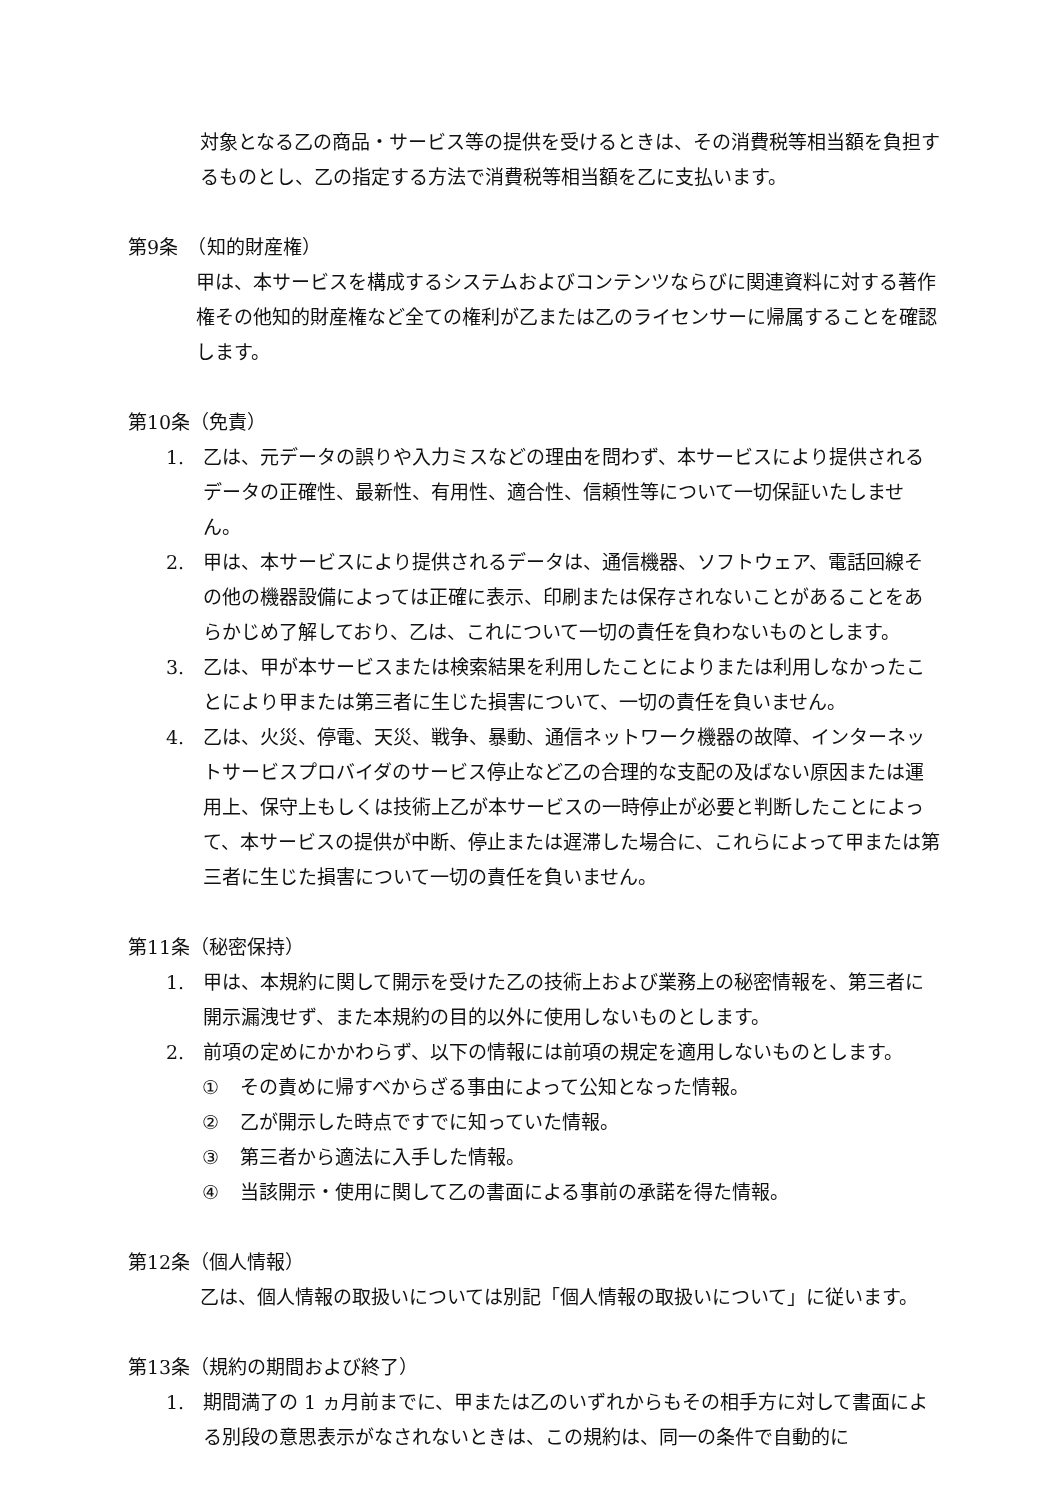対象となる乙の商品・サービス等の提供を受けるときは、その消費税等相当額を負担するものとし、乙の指定する方法で消費税等相当額を乙に支払います。
第9条　（知的財産権）
甲は、本サービスを構成するシステムおよびコンテンツならびに関連資料に対する著作権その他知的財産権など全ての権利が乙または乙のライセンサーに帰属することを確認します。
第10条（免責）
1. 乙は、元データの誤りや入力ミスなどの理由を問わず、本サービスにより提供されるデータの正確性、最新性、有用性、適合性、信頼性等について一切保証いたしません。
2. 甲は、本サービスにより提供されるデータは、通信機器、ソフトウェア、電話回線その他の機器設備によっては正確に表示、印刷または保存されないことがあることをあらかじめ了解しており、乙は、これについて一切の責任を負わないものとします。
3. 乙は、甲が本サービスまたは検索結果を利用したことによりまたは利用しなかったことにより甲または第三者に生じた損害について、一切の責任を負いません。
4. 乙は、火災、停電、天災、戦争、暴動、通信ネットワーク機器の故障、インターネットサービスプロバイダのサービス停止など乙の合理的な支配の及ばない原因または運用上、保守上もしくは技術上乙が本サービスの一時停止が必要と判断したことによって、本サービスの提供が中断、停止または遅滞した場合に、これらによって甲または第三者に生じた損害について一切の責任を負いません。
第11条（秘密保持）
1. 甲は、本規約に関して開示を受けた乙の技術上および業務上の秘密情報を、第三者に開示漏洩せず、また本規約の目的以外に使用しないものとします。
2. 前項の定めにかかわらず、以下の情報には前項の規定を適用しないものとします。
① その責めに帰すべからざる事由によって公知となった情報。
② 乙が開示した時点ですでに知っていた情報。
③ 第三者から適法に入手した情報。
④ 当該開示・使用に関して乙の書面による事前の承諾を得た情報。
第12条（個人情報）
乙は、個人情報の取扱いについては別記「個人情報の取扱いについて」に従います。
第13条（規約の期間および終了）
1. 期間満了の 1 ヵ月前までに、甲または乙のいずれからもその相手方に対して書面による別段の意思表示がなされないときは、この規約は、同一の条件で自動的に